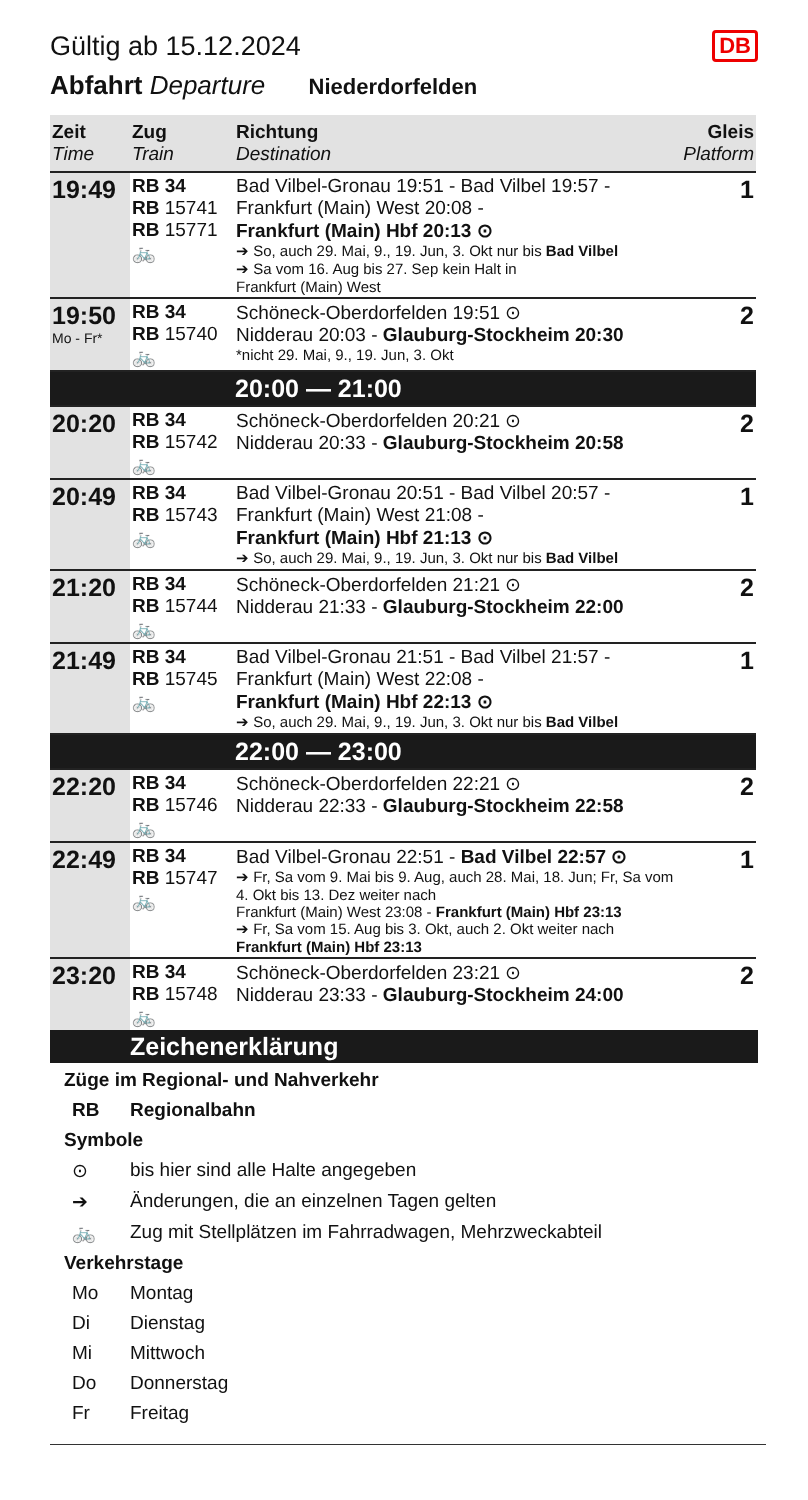Gültig ab 15.12.2024
DB
Abfahrt Departure Niederdorfelden
| Zeit Time | Zug Train | Richtung Destination | Gleis Platform |
| --- | --- | --- | --- |
| 19:49 | RB 34 RB 15741 RB 15771 🚲 | Bad Vilbel-Gronau 19:51 - Bad Vilbel 19:57 - Frankfurt (Main) West 20:08 - Frankfurt (Main) Hbf 20:13 ⊙ ➔ So, auch 29. Mai, 9., 19. Jun, 3. Okt nur bis Bad Vilbel ➔ Sa vom 16. Aug bis 27. Sep kein Halt in Frankfurt (Main) West | 1 |
| 19:50 Mo - Fr* | RB 34 RB 15740 🚲 | Schöneck-Oberdorfelden 19:51 ⊙ Nidderau 20:03 - Glauburg-Stockheim 20:30 *nicht 29. Mai, 9., 19. Jun, 3. Okt | 2 |
| 20:00 — 21:00 | | | |
| 20:20 | RB 34 RB 15742 🚲 | Schöneck-Oberdorfelden 20:21 ⊙ Nidderau 20:33 - Glauburg-Stockheim 20:58 | 2 |
| 20:49 | RB 34 RB 15743 🚲 | Bad Vilbel-Gronau 20:51 - Bad Vilbel 20:57 - Frankfurt (Main) West 21:08 - Frankfurt (Main) Hbf 21:13 ⊙ ➔ So, auch 29. Mai, 9., 19. Jun, 3. Okt nur bis Bad Vilbel | 1 |
| 21:20 | RB 34 RB 15744 🚲 | Schöneck-Oberdorfelden 21:21 ⊙ Nidderau 21:33 - Glauburg-Stockheim 22:00 | 2 |
| 21:49 | RB 34 RB 15745 🚲 | Bad Vilbel-Gronau 21:51 - Bad Vilbel 21:57 - Frankfurt (Main) West 22:08 - Frankfurt (Main) Hbf 22:13 ⊙ ➔ So, auch 29. Mai, 9., 19. Jun, 3. Okt nur bis Bad Vilbel | 1 |
| 22:00 — 23:00 | | | |
| 22:20 | RB 34 RB 15746 🚲 | Schöneck-Oberdorfelden 22:21 ⊙ Nidderau 22:33 - Glauburg-Stockheim 22:58 | 2 |
| 22:49 | RB 34 RB 15747 🚲 | Bad Vilbel-Gronau 22:51 - Bad Vilbel 22:57 ⊙ ➔ Fr, Sa vom 9. Mai bis 9. Aug, auch 28. Mai, 18. Jun; Fr, Sa vom 4. Okt bis 13. Dez weiter nach Frankfurt (Main) West 23:08 - Frankfurt (Main) Hbf 23:13 ➔ Fr, Sa vom 15. Aug bis 3. Okt, auch 2. Okt weiter nach Frankfurt (Main) Hbf 23:13 | 1 |
| 23:20 | RB 34 RB 15748 🚲 | Schöneck-Oberdorfelden 23:21 ⊙ Nidderau 23:33 - Glauburg-Stockheim 24:00 | 2 |
Zeichenerklärung
Züge im Regional- und Nahverkehr
RB Regionalbahn
Symbole
⊙ bis hier sind alle Halte angegeben
➔ Änderungen, die an einzelnen Tagen gelten
🚲 Zug mit Stellplätzen im Fahrradwagen, Mehrzweckabteil
Verkehrstage
Mo Montag
Di Dienstag
Mi Mittwoch
Do Donnerstag
Fr Freitag